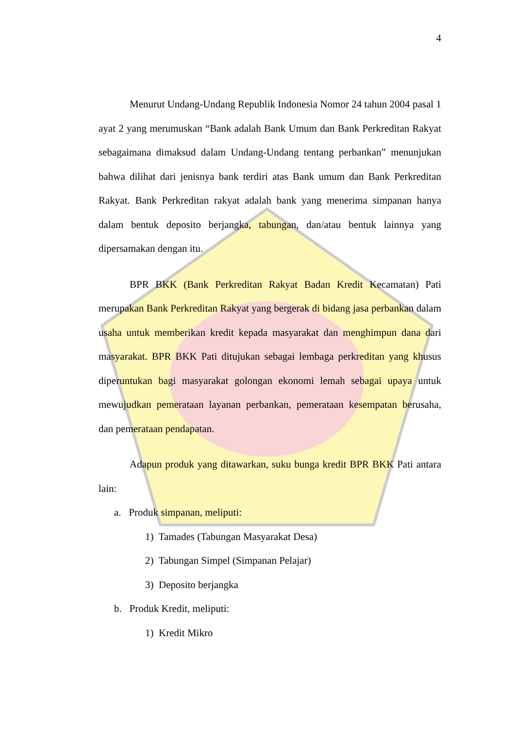4
Menurut Undang-Undang Republik Indonesia Nomor 24 tahun 2004 pasal 1 ayat 2 yang merumuskan “Bank adalah Bank Umum dan Bank Perkreditan Rakyat sebagaimana dimaksud dalam Undang-Undang tentang perbankan” menunjukan bahwa dilihat dari jenisnya bank terdiri atas Bank umum dan Bank Perkreditan Rakyat. Bank Perkreditan rakyat adalah bank yang menerima simpanan hanya dalam bentuk deposito berjangka, tabungan, dan/atau bentuk lainnya yang dipersamakan dengan itu.
BPR BKK (Bank Perkreditan Rakyat Badan Kredit Kecamatan) Pati merupakan Bank Perkreditan Rakyat yang bergerak di bidang jasa perbankan dalam usaha untuk memberikan kredit kepada masyarakat dan menghimpun dana dari masyarakat. BPR BKK Pati ditujukan sebagai lembaga perkreditan yang khusus diperuntukan bagi masyarakat golongan ekonomi lemah sebagai upaya untuk mewujudkan pemerataan layanan perbankan, pemerataan kesempatan berusaha, dan pemerataan pendapatan.
Adapun produk yang ditawarkan, suku bunga kredit BPR BKK Pati antara lain:
a. Produk simpanan, meliputi:
1) Tamades (Tabungan Masyarakat Desa)
2) Tabungan Simpel (Simpanan Pelajar)
3) Deposito berjangka
b. Produk Kredit, meliputi:
1) Kredit Mikro